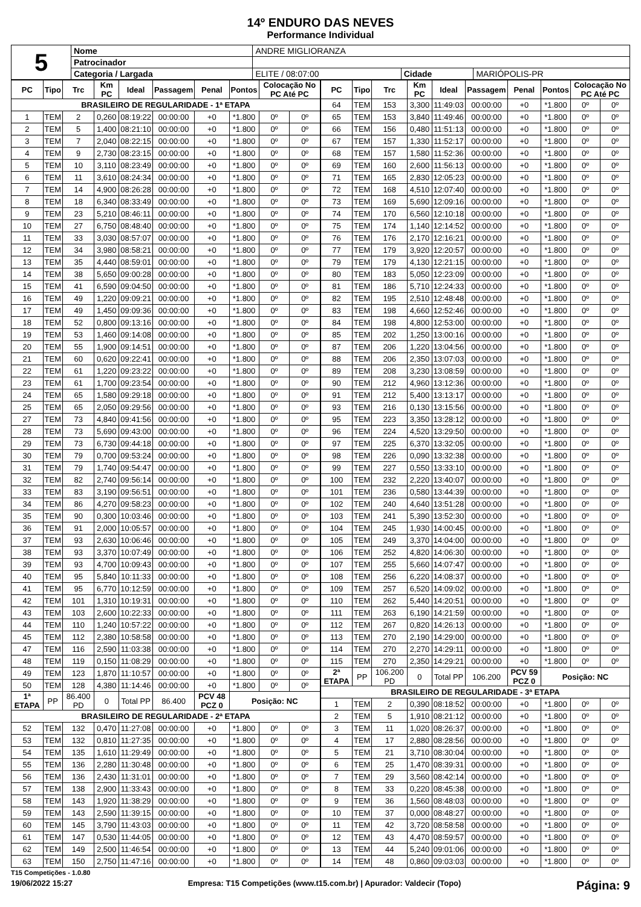14º ENDURO DAS NEVES
Performance Individual
| 5 | Nome | ANDRE MIGLIORANZA | | |
| | Patrocinador | | | |
| | Categoria / Largada | ELITE / 08:07:00 | Cidade | MARIÓPOLIS-PR |
| PC | Tipo | Trc | Km PC | Ideal | Passagem | Penal | Pontos | Colocação No PC Até PC | |
| --- | --- | --- | --- | --- | --- | --- | --- | --- | --- |
| BRASILEIRO DE REGULARIDADE - 1ª ETAPA | | | | | | | | | |
| 1 | TEM | 2 | 0,260 | 08:19:22 | 00:00:00 | +0 | *1.800 | 0º | 0º |
| 2 | TEM | 5 | 1,400 | 08:21:10 | 00:00:00 | +0 | *1.800 | 0º | 0º |
| 3 | TEM | 7 | 2,040 | 08:22:15 | 00:00:00 | +0 | *1.800 | 0º | 0º |
| 4 | TEM | 9 | 2,730 | 08:23:15 | 00:00:00 | +0 | *1.800 | 0º | 0º |
| 5 | TEM | 10 | 3,110 | 08:23:49 | 00:00:00 | +0 | *1.800 | 0º | 0º |
| 6 | TEM | 11 | 3,610 | 08:24:34 | 00:00:00 | +0 | *1.800 | 0º | 0º |
| 7 | TEM | 14 | 4,900 | 08:26:28 | 00:00:00 | +0 | *1.800 | 0º | 0º |
| 8 | TEM | 18 | 6,340 | 08:33:49 | 00:00:00 | +0 | *1.800 | 0º | 0º |
| 9 | TEM | 23 | 5,210 | 08:46:11 | 00:00:00 | +0 | *1.800 | 0º | 0º |
| 10 | TEM | 27 | 6,750 | 08:48:40 | 00:00:00 | +0 | *1.800 | 0º | 0º |
| 11 | TEM | 33 | 3,030 | 08:57:07 | 00:00:00 | +0 | *1.800 | 0º | 0º |
| 12 | TEM | 34 | 3,980 | 08:58:21 | 00:00:00 | +0 | *1.800 | 0º | 0º |
| 13 | TEM | 35 | 4,440 | 08:59:01 | 00:00:00 | +0 | *1.800 | 0º | 0º |
| 14 | TEM | 38 | 5,650 | 09:00:28 | 00:00:00 | +0 | *1.800 | 0º | 0º |
| 15 | TEM | 41 | 6,590 | 09:04:50 | 00:00:00 | +0 | *1.800 | 0º | 0º |
| 16 | TEM | 49 | 1,220 | 09:09:21 | 00:00:00 | +0 | *1.800 | 0º | 0º |
| 17 | TEM | 49 | 1,450 | 09:09:36 | 00:00:00 | +0 | *1.800 | 0º | 0º |
| 18 | TEM | 52 | 0,800 | 09:13:16 | 00:00:00 | +0 | *1.800 | 0º | 0º |
| 19 | TEM | 53 | 1,460 | 09:14:08 | 00:00:00 | +0 | *1.800 | 0º | 0º |
| 20 | TEM | 55 | 1,900 | 09:14:51 | 00:00:00 | +0 | *1.800 | 0º | 0º |
| 21 | TEM | 60 | 0,620 | 09:22:41 | 00:00:00 | +0 | *1.800 | 0º | 0º |
| 22 | TEM | 61 | 1,220 | 09:23:22 | 00:00:00 | +0 | *1.800 | 0º | 0º |
| 23 | TEM | 61 | 1,700 | 09:23:54 | 00:00:00 | +0 | *1.800 | 0º | 0º |
| 24 | TEM | 65 | 1,580 | 09:29:18 | 00:00:00 | +0 | *1.800 | 0º | 0º |
| 25 | TEM | 65 | 2,050 | 09:29:56 | 00:00:00 | +0 | *1.800 | 0º | 0º |
| 27 | TEM | 73 | 4,840 | 09:41:56 | 00:00:00 | +0 | *1.800 | 0º | 0º |
| 28 | TEM | 73 | 5,690 | 09:43:00 | 00:00:00 | +0 | *1.800 | 0º | 0º |
| 29 | TEM | 73 | 6,730 | 09:44:18 | 00:00:00 | +0 | *1.800 | 0º | 0º |
| 30 | TEM | 79 | 0,700 | 09:53:24 | 00:00:00 | +0 | *1.800 | 0º | 0º |
| 31 | TEM | 79 | 1,740 | 09:54:47 | 00:00:00 | +0 | *1.800 | 0º | 0º |
| 32 | TEM | 82 | 2,740 | 09:56:14 | 00:00:00 | +0 | *1.800 | 0º | 0º |
| 33 | TEM | 83 | 3,190 | 09:56:51 | 00:00:00 | +0 | *1.800 | 0º | 0º |
| 34 | TEM | 86 | 4,270 | 09:58:23 | 00:00:00 | +0 | *1.800 | 0º | 0º |
| 35 | TEM | 90 | 0,300 | 10:03:46 | 00:00:00 | +0 | *1.800 | 0º | 0º |
| 36 | TEM | 91 | 2,000 | 10:05:57 | 00:00:00 | +0 | *1.800 | 0º | 0º |
| 37 | TEM | 93 | 2,630 | 10:06:46 | 00:00:00 | +0 | *1.800 | 0º | 0º |
| 38 | TEM | 93 | 3,370 | 10:07:49 | 00:00:00 | +0 | *1.800 | 0º | 0º |
| 39 | TEM | 93 | 4,700 | 10:09:43 | 00:00:00 | +0 | *1.800 | 0º | 0º |
| 40 | TEM | 95 | 5,840 | 10:11:33 | 00:00:00 | +0 | *1.800 | 0º | 0º |
| 41 | TEM | 95 | 6,770 | 10:12:59 | 00:00:00 | +0 | *1.800 | 0º | 0º |
| 42 | TEM | 101 | 1,310 | 10:19:31 | 00:00:00 | +0 | *1.800 | 0º | 0º |
| 43 | TEM | 103 | 2,600 | 10:22:33 | 00:00:00 | +0 | *1.800 | 0º | 0º |
| 44 | TEM | 110 | 1,240 | 10:57:22 | 00:00:00 | +0 | *1.800 | 0º | 0º |
| 45 | TEM | 112 | 2,380 | 10:58:58 | 00:00:00 | +0 | *1.800 | 0º | 0º |
| 47 | TEM | 116 | 2,590 | 11:03:38 | 00:00:00 | +0 | *1.800 | 0º | 0º |
| 48 | TEM | 119 | 0,150 | 11:08:29 | 00:00:00 | +0 | *1.800 | 0º | 0º |
| 49 | TEM | 123 | 1,870 | 11:10:57 | 00:00:00 | +0 | *1.800 | 0º | 0º |
| 50 | TEM | 128 | 4,380 | 11:14:46 | 00:00:00 | +0 | *1.800 | 0º | 0º |
| 1ª ETAPA | PP | 86.400 PD | 0 | Total PP | 86.400 | PCV 48 PCZ 0 | Posição: NC | | |
| BRASILEIRO DE REGULARIDADE - 2ª ETAPA | | | | | | | | | |
| 52 | TEM | 132 | 0,470 | 11:27:08 | 00:00:00 | +0 | *1.800 | 0º | 0º |
| 53 | TEM | 132 | 0,810 | 11:27:35 | 00:00:00 | +0 | *1.800 | 0º | 0º |
| 54 | TEM | 135 | 1,610 | 11:29:49 | 00:00:00 | +0 | *1.800 | 0º | 0º |
| 55 | TEM | 136 | 2,280 | 11:30:48 | 00:00:00 | +0 | *1.800 | 0º | 0º |
| 56 | TEM | 136 | 2,430 | 11:31:01 | 00:00:00 | +0 | *1.800 | 0º | 0º |
| 57 | TEM | 138 | 2,900 | 11:33:43 | 00:00:00 | +0 | *1.800 | 0º | 0º |
| 58 | TEM | 143 | 1,920 | 11:38:29 | 00:00:00 | +0 | *1.800 | 0º | 0º |
| 59 | TEM | 143 | 2,590 | 11:39:15 | 00:00:00 | +0 | *1.800 | 0º | 0º |
| 60 | TEM | 145 | 3,790 | 11:43:03 | 00:00:00 | +0 | *1.800 | 0º | 0º |
| 61 | TEM | 147 | 0,530 | 11:44:05 | 00:00:00 | +0 | *1.800 | 0º | 0º |
| 62 | TEM | 149 | 2,500 | 11:46:54 | 00:00:00 | +0 | *1.800 | 0º | 0º |
| 63 | TEM | 150 | 2,750 | 11:47:16 | 00:00:00 | +0 | *1.800 | 0º | 0º |
| PC | Tipo | Trc | Km PC | Ideal | Passagem | Penal | Pontos | Colocação No PC Até PC | |
| --- | --- | --- | --- | --- | --- | --- | --- | --- | --- |
| 64 | TEM | 153 | 3,300 | 11:49:03 | 00:00:00 | +0 | *1.800 | 0º | 0º |
| 65 | TEM | 153 | 3,840 | 11:49:46 | 00:00:00 | +0 | *1.800 | 0º | 0º |
| 66 | TEM | 156 | 0,480 | 11:51:13 | 00:00:00 | +0 | *1.800 | 0º | 0º |
| 67 | TEM | 157 | 1,330 | 11:52:17 | 00:00:00 | +0 | *1.800 | 0º | 0º |
| 68 | TEM | 157 | 1,580 | 11:52:36 | 00:00:00 | +0 | *1.800 | 0º | 0º |
| 69 | TEM | 160 | 2,600 | 11:56:13 | 00:00:00 | +0 | *1.800 | 0º | 0º |
| 71 | TEM | 165 | 2,830 | 12:05:23 | 00:00:00 | +0 | *1.800 | 0º | 0º |
| 72 | TEM | 168 | 4,510 | 12:07:40 | 00:00:00 | +0 | *1.800 | 0º | 0º |
| 73 | TEM | 169 | 5,690 | 12:09:16 | 00:00:00 | +0 | *1.800 | 0º | 0º |
| 74 | TEM | 170 | 6,560 | 12:10:18 | 00:00:00 | +0 | *1.800 | 0º | 0º |
| 75 | TEM | 174 | 1,140 | 12:14:52 | 00:00:00 | +0 | *1.800 | 0º | 0º |
| 76 | TEM | 176 | 2,170 | 12:16:21 | 00:00:00 | +0 | *1.800 | 0º | 0º |
| 77 | TEM | 179 | 3,920 | 12:20:57 | 00:00:00 | +0 | *1.800 | 0º | 0º |
| 79 | TEM | 179 | 4,130 | 12:21:15 | 00:00:00 | +0 | *1.800 | 0º | 0º |
| 80 | TEM | 183 | 5,050 | 12:23:09 | 00:00:00 | +0 | *1.800 | 0º | 0º |
| 81 | TEM | 186 | 5,710 | 12:24:33 | 00:00:00 | +0 | *1.800 | 0º | 0º |
| 82 | TEM | 195 | 2,510 | 12:48:48 | 00:00:00 | +0 | *1.800 | 0º | 0º |
| 83 | TEM | 198 | 4,660 | 12:52:46 | 00:00:00 | +0 | *1.800 | 0º | 0º |
| 84 | TEM | 198 | 4,800 | 12:53:00 | 00:00:00 | +0 | *1.800 | 0º | 0º |
| 85 | TEM | 202 | 1,250 | 13:00:16 | 00:00:00 | +0 | *1.800 | 0º | 0º |
| 87 | TEM | 206 | 1,220 | 13:04:56 | 00:00:00 | +0 | *1.800 | 0º | 0º |
| 88 | TEM | 206 | 2,350 | 13:07:03 | 00:00:00 | +0 | *1.800 | 0º | 0º |
| 89 | TEM | 208 | 3,230 | 13:08:59 | 00:00:00 | +0 | *1.800 | 0º | 0º |
| 90 | TEM | 212 | 4,960 | 13:12:36 | 00:00:00 | +0 | *1.800 | 0º | 0º |
| 91 | TEM | 212 | 5,400 | 13:13:17 | 00:00:00 | +0 | *1.800 | 0º | 0º |
| 93 | TEM | 216 | 0,130 | 13:15:56 | 00:00:00 | +0 | *1.800 | 0º | 0º |
| 95 | TEM | 223 | 3,350 | 13:28:12 | 00:00:00 | +0 | *1.800 | 0º | 0º |
| 96 | TEM | 224 | 4,520 | 13:29:50 | 00:00:00 | +0 | *1.800 | 0º | 0º |
| 97 | TEM | 225 | 6,370 | 13:32:05 | 00:00:00 | +0 | *1.800 | 0º | 0º |
| 98 | TEM | 226 | 0,090 | 13:32:38 | 00:00:00 | +0 | *1.800 | 0º | 0º |
| 99 | TEM | 227 | 0,550 | 13:33:10 | 00:00:00 | +0 | *1.800 | 0º | 0º |
| 100 | TEM | 232 | 2,220 | 13:40:07 | 00:00:00 | +0 | *1.800 | 0º | 0º |
| 101 | TEM | 236 | 0,580 | 13:44:39 | 00:00:00 | +0 | *1.800 | 0º | 0º |
| 102 | TEM | 240 | 4,640 | 13:51:28 | 00:00:00 | +0 | *1.800 | 0º | 0º |
| 103 | TEM | 241 | 5,390 | 13:52:30 | 00:00:00 | +0 | *1.800 | 0º | 0º |
| 104 | TEM | 245 | 1,930 | 14:00:45 | 00:00:00 | +0 | *1.800 | 0º | 0º |
| 105 | TEM | 249 | 3,370 | 14:04:00 | 00:00:00 | +0 | *1.800 | 0º | 0º |
| 106 | TEM | 252 | 4,820 | 14:06:30 | 00:00:00 | +0 | *1.800 | 0º | 0º |
| 107 | TEM | 255 | 5,660 | 14:07:47 | 00:00:00 | +0 | *1.800 | 0º | 0º |
| 108 | TEM | 256 | 6,220 | 14:08:37 | 00:00:00 | +0 | *1.800 | 0º | 0º |
| 109 | TEM | 257 | 6,520 | 14:09:02 | 00:00:00 | +0 | *1.800 | 0º | 0º |
| 110 | TEM | 262 | 5,440 | 14:20:51 | 00:00:00 | +0 | *1.800 | 0º | 0º |
| 111 | TEM | 263 | 6,190 | 14:21:59 | 00:00:00 | +0 | *1.800 | 0º | 0º |
| 112 | TEM | 267 | 0,820 | 14:26:13 | 00:00:00 | +0 | *1.800 | 0º | 0º |
| 113 | TEM | 270 | 2,190 | 14:29:00 | 00:00:00 | +0 | *1.800 | 0º | 0º |
| 114 | TEM | 270 | 2,270 | 14:29:11 | 00:00:00 | +0 | *1.800 | 0º | 0º |
| 115 | TEM | 270 | 2,350 | 14:29:21 | 00:00:00 | +0 | *1.800 | 0º | 0º |
| 2ª ETAPA | PP | 106.200 PD | 0 | Total PP | 106.200 | PCV 59 PCZ 0 | Posição: NC | | |
| BRASILEIRO DE REGULARIDADE - 3ª ETAPA | | | | | | | | | |
| 1 | TEM | 2 | 0,390 | 08:18:52 | 00:00:00 | +0 | *1.800 | 0º | 0º |
| 2 | TEM | 5 | 1,910 | 08:21:12 | 00:00:00 | +0 | *1.800 | 0º | 0º |
| 3 | TEM | 11 | 1,020 | 08:26:37 | 00:00:00 | +0 | *1.800 | 0º | 0º |
| 4 | TEM | 17 | 2,880 | 08:28:56 | 00:00:00 | +0 | *1.800 | 0º | 0º |
| 5 | TEM | 21 | 3,710 | 08:30:04 | 00:00:00 | +0 | *1.800 | 0º | 0º |
| 6 | TEM | 25 | 1,470 | 08:39:31 | 00:00:00 | +0 | *1.800 | 0º | 0º |
| 7 | TEM | 29 | 3,560 | 08:42:14 | 00:00:00 | +0 | *1.800 | 0º | 0º |
| 8 | TEM | 33 | 0,220 | 08:45:38 | 00:00:00 | +0 | *1.800 | 0º | 0º |
| 9 | TEM | 36 | 1,560 | 08:48:03 | 00:00:00 | +0 | *1.800 | 0º | 0º |
| 10 | TEM | 37 | 0,000 | 08:48:27 | 00:00:00 | +0 | *1.800 | 0º | 0º |
| 11 | TEM | 42 | 3,720 | 08:58:58 | 00:00:00 | +0 | *1.800 | 0º | 0º |
| 12 | TEM | 43 | 4,470 | 08:59:57 | 00:00:00 | +0 | *1.800 | 0º | 0º |
| 13 | TEM | 44 | 5,240 | 09:01:06 | 00:00:00 | +0 | *1.800 | 0º | 0º |
| 14 | TEM | 48 | 0,860 | 09:03:03 | 00:00:00 | +0 | *1.800 | 0º | 0º |
T15 Competições - 1.0.80
19/06/2022 15:27 Empresa: T15 Competições (www.t15.com.br) | Apurador: Valdecir (Topo) Página: 9